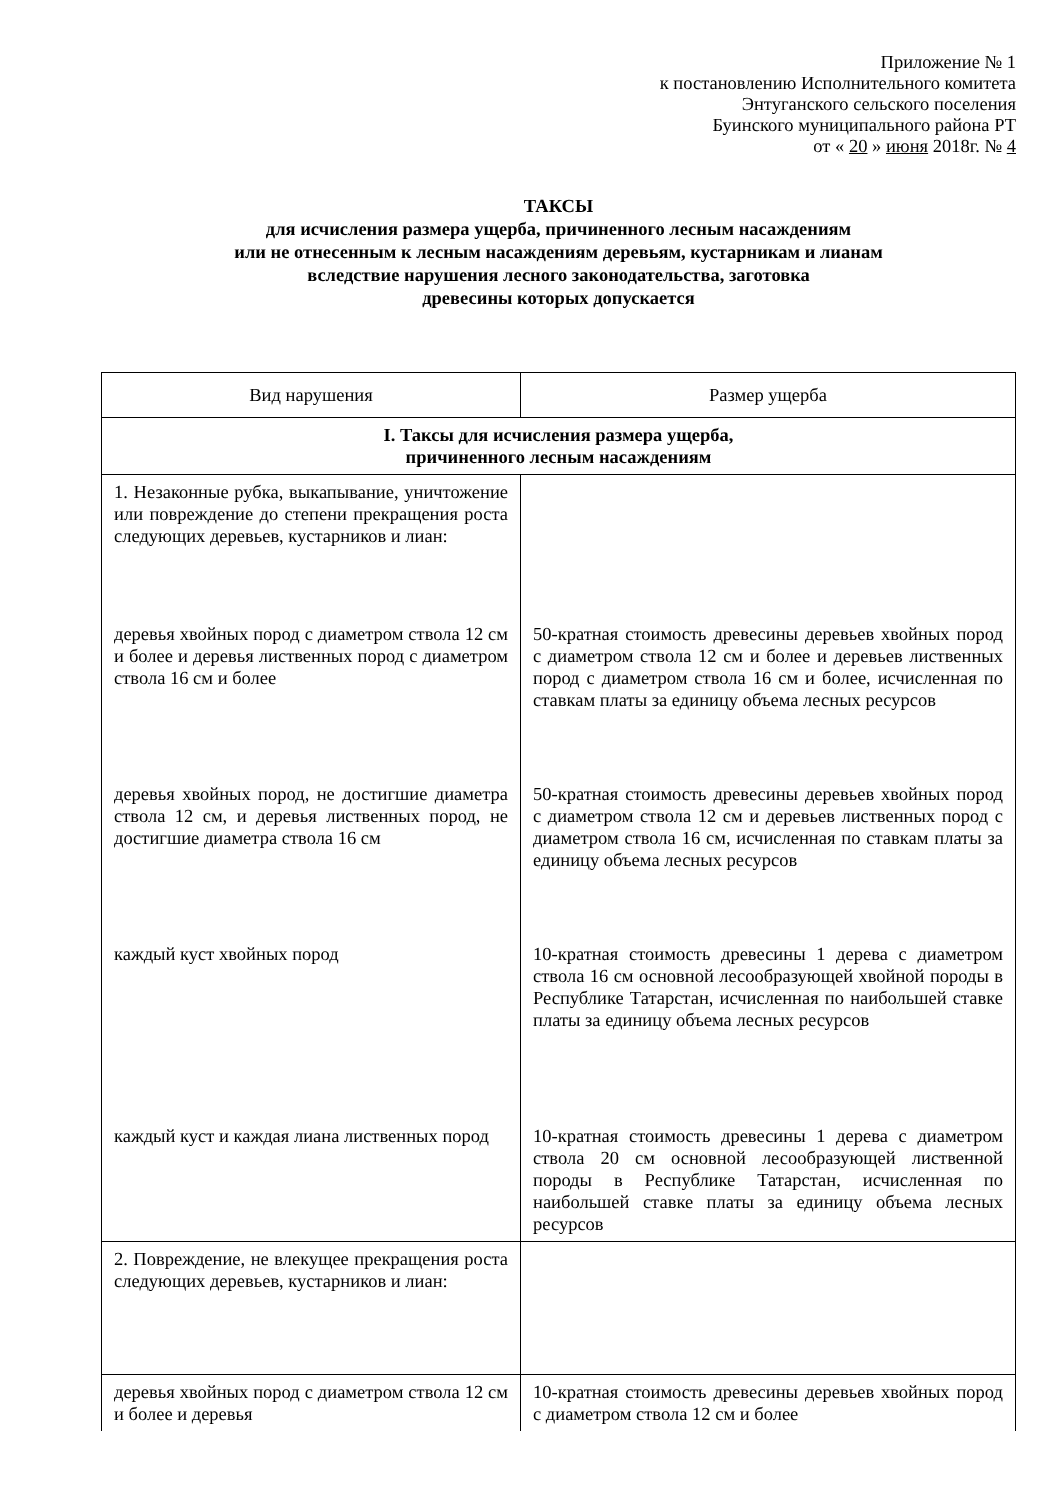Приложение № 1
к постановлению Исполнительного комитета
Энтуганского сельского поселения
Буинского муниципального района РТ
от « 20 » июня 2018г. № 4
ТАКСЫ
для исчисления размера ущерба, причиненного лесным насаждениям
или не отнесенным к лесным насаждениям деревьям, кустарникам и лианам
вследствие нарушения лесного законодательства, заготовка
древесины которых допускается
| Вид нарушения | Размер ущерба |
| --- | --- |
| I. Таксы для исчисления размера ущерба, причиненного лесным насаждениям | |
| 1. Незаконные рубка, выкапывание, уничтожение или повреждение до степени прекращения роста следующих деревьев, кустарников и лиан: | |
| деревья хвойных пород с диаметром ствола 12 см и более и деревья лиственных пород с диаметром ствола 16 см и более | 50-кратная стоимость древесины деревьев хвойных пород с диаметром ствола 12 см и более и деревьев лиственных пород с диаметром ствола 16 см и более, исчисленная по ставкам платы за единицу объема лесных ресурсов |
| деревья хвойных пород, не достигшие диаметра ствола 12 см, и деревья лиственных пород, не достигшие диаметра ствола 16 см | 50-кратная стоимость древесины деревьев хвойных пород с диаметром ствола 12 см и деревьев лиственных пород с диаметром ствола 16 см, исчисленная по ставкам платы за единицу объема лесных ресурсов |
| каждый куст хвойных пород | 10-кратная стоимость древесины 1 дерева с диаметром ствола 16 см основной лесообразующей хвойной породы в Республике Татарстан, исчисленная по наибольшей ставке платы за единицу объема лесных ресурсов |
| каждый куст и каждая лиана лиственных пород | 10-кратная стоимость древесины 1 дерева с диаметром ствола 20 см основной лесообразующей лиственной породы в Республике Татарстан, исчисленная по наибольшей ставке платы за единицу объема лесных ресурсов |
| 2. Повреждение, не влекущее прекращения роста следующих деревьев, кустарников и лиан: | |
| деревья хвойных пород с диаметром ствола 12 см и более и деревья | 10-кратная стоимость древесины деревьев хвойных пород с диаметром ствола 12 см и более |